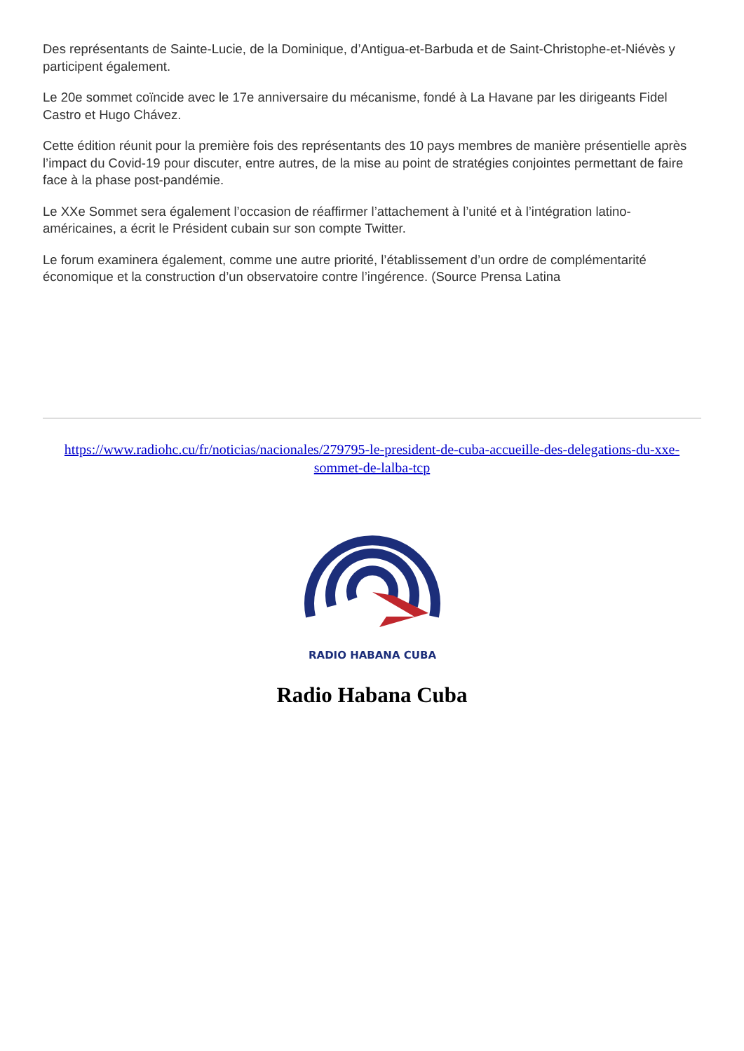Des représentants de Sainte-Lucie, de la Dominique, d’Antigua-et-Barbuda et de Saint-Christophe-et-Niévès y participent également.
Le 20e sommet coïncide avec le 17e anniversaire du mécanisme, fondé à La Havane par les dirigeants Fidel Castro et Hugo Chávez.
Cette édition réunit pour la première fois des représentants des 10 pays membres de manière présentielle après l’impact du Covid-19 pour discuter, entre autres, de la mise au point de stratégies conjointes permettant de faire face à la phase post-pandémie.
Le XXe Sommet sera également l’occasion de réaffirmer l’attachement à l’unité et à l’intégration latino-américaines, a écrit le Président cubain sur son compte Twitter.
Le forum examinera également, comme une autre priorité, l’établissement d’un ordre de complémentarité économique et la construction d’un observatoire contre l’ingérence. (Source Prensa Latina
https://www.radiohc.cu/fr/noticias/nacionales/279795-le-president-de-cuba-accueille-des-delegations-du-xxe-sommet-de-lalba-tcp
RADIO HABANA CUBA
Radio Habana Cuba